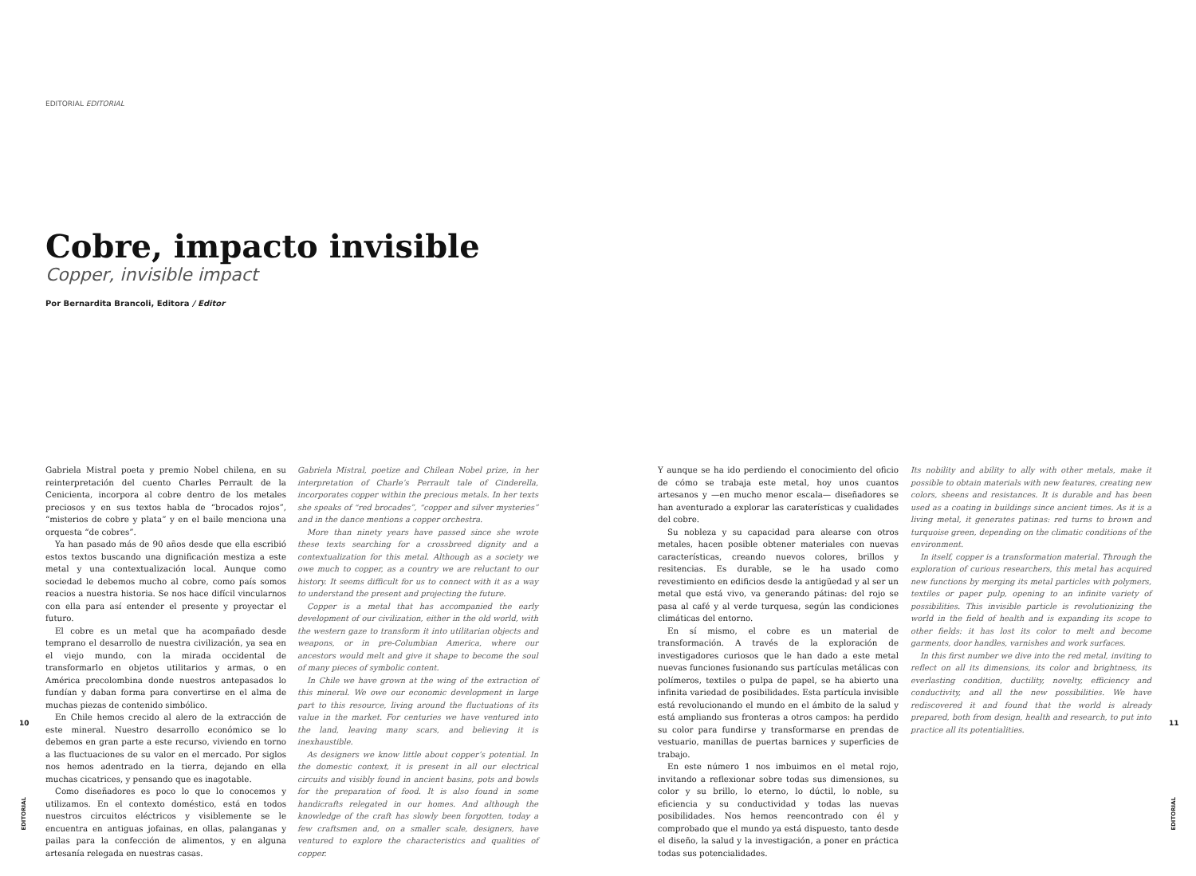EDITORIAL EDITORIAL
Cobre, impacto invisible
Copper, invisible impact
Por Bernardita Brancoli, Editora / Editor
Gabriela Mistral poeta y premio Nobel chilena, en su reinterpretación del cuento Charles Perrault de la Cenicienta, incorpora al cobre dentro de los metales preciosos y en sus textos habla de “brocados rojos”, “misterios de cobre y plata” y en el baile menciona una orquesta “de cobres”.
Ya han pasado más de 90 años desde que ella escribió estos textos buscando una dignificación mestiza a este metal y una contextualización local. Aunque como sociedad le debemos mucho al cobre, como país somos reacios a nuestra historia. Se nos hace difícil vincularnos con ella para así entender el presente y proyectar el futuro.
El cobre es un metal que ha acompañado desde temprano el desarrollo de nuestra civilización, ya sea en el viejo mundo, con la mirada occidental de transformarlo en objetos utilitarios y armas, o en América precolombina donde nuestros antepasados lo fundían y daban forma para convertirse en el alma de muchas piezas de contenido simbólico.
En Chile hemos crecido al alero de la extracción de este mineral. Nuestro desarrollo económico se lo debemos en gran parte a este recurso, viviendo en torno a las fluctuaciones de su valor en el mercado. Por siglos nos hemos adentrado en la tierra, dejando en ella muchas cicatrices, y pensando que es inagotable.
Como diseñadores es poco lo que lo conocemos y utilizamos. En el contexto doméstico, está en todos nuestros circuitos eléctricos y visiblemente se le encuentra en antiguas jofainas, en ollas, palanganas y pailas para la confección de alimentos, y en alguna artesanía relegada en nuestras casas.
Gabriela Mistral, poetize and Chilean Nobel prize, in her interpretation of Charle’s Perrault tale of Cinderella, incorporates copper within the precious metals. In her texts she speaks of “red brocades”, “copper and silver mysteries” and in the dance mentions a copper orchestra.
More than ninety years have passed since she wrote these texts searching for a crossbreed dignity and a contextualization for this metal. Although as a society we owe much to copper, as a country we are reluctant to our history. It seems difficult for us to connect with it as a way to understand the present and projecting the future.
Copper is a metal that has accompanied the early development of our civilization, either in the old world, with the western gaze to transform it into utilitarian objects and weapons, or in pre-Columbian America, where our ancestors would melt and give it shape to become the soul of many pieces of symbolic content.
In Chile we have grown at the wing of the extraction of this mineral. We owe our economic development in large part to this resource, living around the fluctuations of its value in the market. For centuries we have ventured into the land, leaving many scars, and believing it is inexhaustible.
As designers we know little about copper’s potential. In the domestic context, it is present in all our electrical circuits and visibly found in ancient basins, pots and bowls for the preparation of food. It is also found in some handicrafts relegated in our homes. And although the knowledge of the craft has slowly been forgotten, today a few craftsmen and, on a smaller scale, designers, have ventured to explore the characteristics and qualities of copper.
Y aunque se ha ido perdiendo el conocimiento del oficio de cómo se trabaja este metal, hoy unos cuantos artesanos y —en mucho menor escala— diseñadores se han aventurado a explorar las caraterísticas y cualidades del cobre.
Su nobleza y su capacidad para alearse con otros metales, hacen posible obtener materiales con nuevas características, creando nuevos colores, brillos y resitencias. Es durable, se le ha usado como revestimiento en edificios desde la antigüedad y al ser un metal que está vivo, va generando pátinas: del rojo se pasa al café y al verde turquesa, según las condiciones climáticas del entorno.
En sí mismo, el cobre es un material de transformación. A través de la exploración de investigadores curiosos que le han dado a este metal nuevas funciones fusionando sus partículas metálicas con polímeros, textiles o pulpa de papel, se ha abierto una infinita variedad de posibilidades. Esta partícula invisible está revolucionando el mundo en el ámbito de la salud y está ampliando sus fronteras a otros campos: ha perdido su color para fundirse y transformarse en prendas de vestuario, manillas de puertas barnices y superficies de trabajo.
En este número 1 nos imbuimos en el metal rojo, invitando a reflexionar sobre todas sus dimensiones, su color y su brillo, lo eterno, lo dúctil, lo noble, su eficiencia y su conductividad y todas las nuevas posibilidades. Nos hemos reencontrado con él y comprobado que el mundo ya está dispuesto, tanto desde el diseño, la salud y la investigación, a poner en práctica todas sus potencialidades.
Its nobility and ability to ally with other metals, make it possible to obtain materials with new features, creating new colors, sheens and resistances. It is durable and has been used as a coating in buildings since ancient times. As it is a living metal, it generates patinas: red turns to brown and turquoise green, depending on the climatic conditions of the environment.
In itself, copper is a transformation material. Through the exploration of curious researchers, this metal has acquired new functions by merging its metal particles with polymers, textiles or paper pulp, opening to an infinite variety of possibilities. This invisible particle is revolutionizing the world in the field of health and is expanding its scope to other fields: it has lost its color to melt and become garments, door handles, varnishes and work surfaces.
In this first number we dive into the red metal, inviting to reflect on all its dimensions, its color and brightness, its everlasting condition, ductility, novelty, efficiency and conductivity, and all the new possibilities. We have rediscovered it and found that the world is already prepared, both from design, health and research, to put into practice all its potentialities.
10 11
EDITORIAL
EDITORIAL